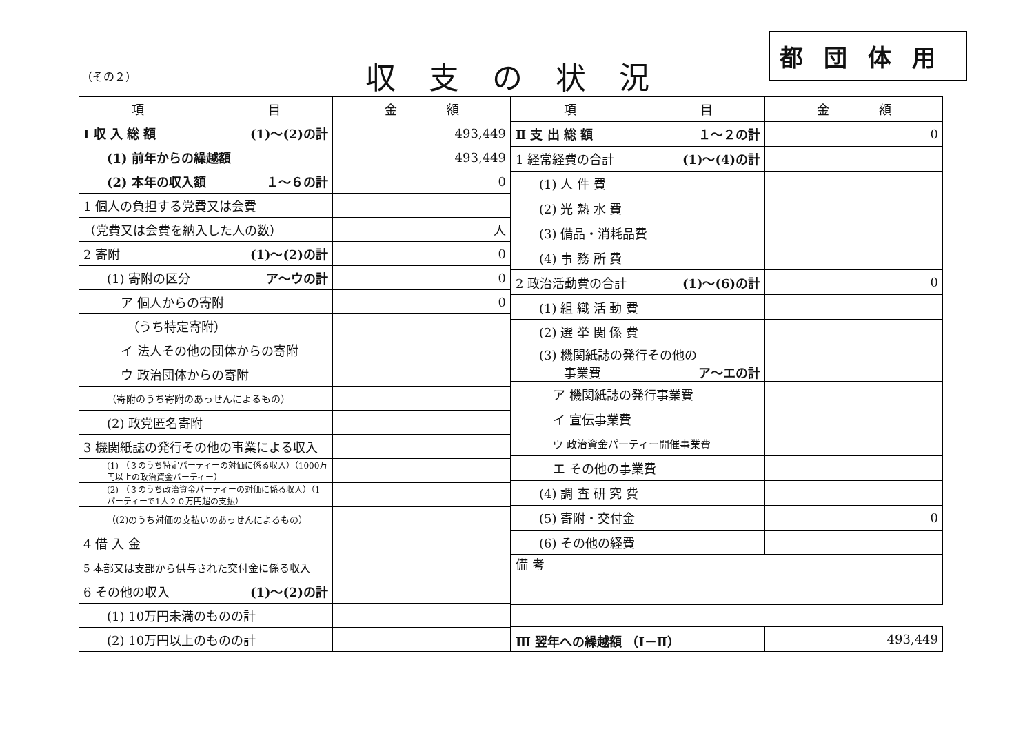（その２） 収支の状況
都団体用
| 項 目 | 金 額 |
| --- | --- |
| Ⅰ 収 入 総 額 (1)～(2)の計 | 493,449 |
| (1) 前年からの繰越額 | 493,449 |
| (2) 本年の収入額 １～６の計 | 0 |
| 1 個人の負担する党費又は会費 | |
| （党費又は会費を納入した人の数） | 人 |
| 2 寄附 (1)～(2)の計 | 0 |
| (1) 寄附の区分 ア～ウの計 | 0 |
| ア 個人からの寄附 | 0 |
| （うち特定寄附） | |
| イ 法人その他の団体からの寄附 | |
| ウ 政治団体からの寄附 | |
| （寄附のうち寄附のあっせんによるもの） | |
| (2) 政党匿名寄附 | |
| 3 機関紙誌の発行その他の事業による収入 | |
| (1) （３のうち特定パーティーの対価に係る収入）（1000万円以上の政治資金パーティー） | |
| (2) （３のうち政治資金パーティーの対価に係る収入）（1パーティーで1人２０万円超の支払） | |
| （(2)のうち対価の支払いのあっせんによるもの） | |
| 4 借 入 金 | |
| 5 本部又は支部から供与された交付金に係る収入 | |
| 6 その他の収入 (1)～(2)の計 | |
| (1) 10万円未満のものの計 | |
| (2) 10万円以上のものの計 | |
| 項 目 | 金 額 |
| --- | --- |
| Ⅱ 支 出 総 額 １～２の計 | 0 |
| 1 経常経費の合計 (1)～(4)の計 | |
| (1) 人 件 費 | |
| (2) 光 熱 水 費 | |
| (3) 備品・消耗品費 | |
| (4) 事 務 所 費 | |
| 2 政治活動費の合計 (1)～(6)の計 | 0 |
| (1) 組 織 活 動 費 | |
| (2) 選 挙 関 係 費 | |
| (3) 機関紙誌の発行その他の 事業費 ア～エの計 | |
| ア 機関紙誌の発行事業費 | |
| イ 宣伝事業費 | |
| ウ 政治資金パーティー開催事業費 | |
| エ その他の事業費 | |
| (4) 調 査 研 究 費 | |
| (5) 寄附・交付金 | 0 |
| (6) その他の経費 | |
| 備 考 | |
| Ⅲ 翌年への繰越額 （Ⅰ－Ⅱ） | 493,449 |